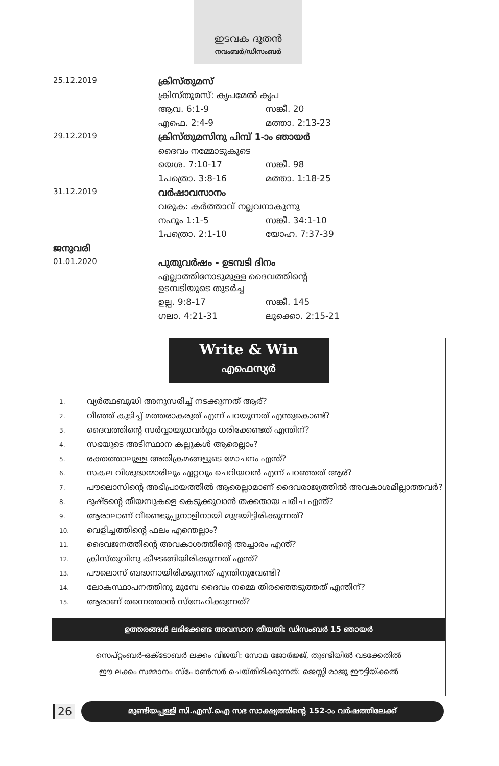ഇടവക ദൂതൻ
നവംബർ/ഡിസംബർ
| 25.12.2019 | ക്രിസ്തുമസ് | |
| | ക്രിസ്തുമസ്: കൃപമേൽ കൃപ | |
| | ആവ. 6:1-9 | സങ്കീ. 20 |
| | എഫെ. 2:4-9 | മത്താ. 2:13-23 |
| 29.12.2019 | ക്രിസ്തുമസിനു പിമ്പ് 1-ാം ഞായർ | |
| | ദൈവം നമ്മോടുകൂടെ | |
| | യെശ. 7:10-17 | സങ്കീ. 98 |
| | 1പത്രൊ. 3:8-16 | മത്താ. 1:18-25 |
| 31.12.2019 | വർഷാവസാനം | |
| | വരുക: കർത്താവ് നല്ലവനാകുന്നു | |
| | നഹൂം 1:1-5 | സങ്കീ. 34:1-10 |
| | 1പത്രൊ. 2:1-10 | യോഹ. 7:37-39 |
| ജനുവരി | | |
| 01.01.2020 | പുതുവർഷം - ഉടമ്പടി ദിനം | |
| | എല്ലാത്തിനോടുമുള്ള ദൈവത്തിന്റെ ഉടമ്പടിയുടെ തുടർച്ച | |
| | ഉല്പ. 9:8-17 | സങ്കീ. 145 |
| | ഗലാ. 4:21-31 | ലൂക്കൊ. 2:15-21 |
Write & Win
എഫെസ്യർ
1. വ്യർത്ഥബുദ്ധി അനുസരിച്ച് നടക്കുന്നത് ആര്?
2. വീഞ്ഞ് കുടിച്ച് മത്തരാകരുത് എന്ന് പറയുന്നത് എന്തുകൊണ്ട്?
3. ദൈവത്തിന്റെ സർവ്വായുധവർഗ്ഗം ധരിക്കേണ്ടത് എന്തിന്?
4. സഭയുടെ അടിസ്ഥാന കല്ലുകൾ ആരെല്ലാം?
5. രക്തത്താലുള്ള അതിക്രമങ്ങളുടെ മോചനം എന്ത്?
6. സകല വിശുദ്ധന്മാരിലും ഏറ്റവും ചെറിയവൻ എന്ന് പറഞ്ഞത് ആര്?
7. പൗലൊസിന്റെ അഭിപ്രായത്തിൽ ആരെല്ലാമാണ് ദൈവരാജ്യത്തിൽ അവകാശമില്ലാത്തവർ?
8. ദുഷ്ടന്റെ തീയമ്പുകളെ കെടുക്കുവാൻ തക്കതായ പരിച എന്ത്?
9. ആരാലാണ് വീണ്ടെടുപ്പുനാളിനായി മുദ്രയിട്ടിരിക്കുന്നത്?
10. വെളിച്ചത്തിന്റെ ഫലം എന്തെല്ലാം?
11. ദൈവജനത്തിന്റെ അവകാശത്തിന്റെ അച്ചാരം എന്ത്?
12. ക്രിസ്തുവിനു കീഴടങ്ങിയിരിക്കുന്നത് എന്ത്?
13. പൗലൊസ് ബദ്ധനായിരിക്കുന്നത് എന്തിനുവേണ്ടി?
14. ലോകസ്ഥാപനത്തിനു മുമ്പേ ദൈവം നമ്മെ തിരഞ്ഞെടുത്തത് എന്തിന്?
15. ആരാണ് തന്നെത്താൻ സ്നേഹിക്കുന്നത്?
ഉത്തരങ്ങൾ ലഭിക്കേണ്ട അവസാന തീയതി: ഡിസംബർ 15 ഞായർ
സെപ്റ്റംബർ-ഒക്ടോബർ ലക്കം വിജയി: സോമ ജോർജ്ജ്, തുണ്ടിയിൽ വടക്കേതിൽ
ഈ ലക്കം സമ്മാനം സ്പോൺസർ ചെയ്തിരിക്കുന്നത്: ജെസ്സി രാജു ഈട്ടിയ്ക്കൽ
26
മുണ്ടിയപ്പള്ളി സി.എസ്.ഐ സഭ സാക്ഷ്യത്തിന്റെ 152-ാം വർഷത്തിലേക്ക്